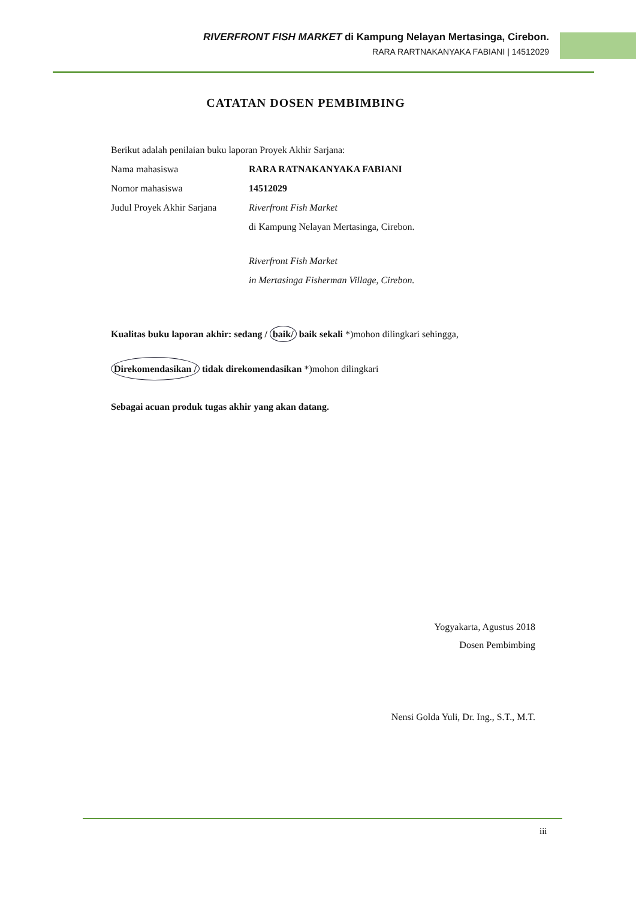RIVERFRONT FISH MARKET di Kampung Nelayan Mertasinga, Cirebon.
RARA RARTNAKANYAKA FABIANI | 14512029
CATATAN DOSEN PEMBIMBING
Berikut adalah penilaian buku laporan Proyek Akhir Sarjana:
Nama mahasiswa RARA RATNAKANYAKA FABIANI
Nomor mahasiswa 14512029
Judul Proyek Akhir Sarjana Riverfront Fish Market
di Kampung Nelayan Mertasinga, Cirebon.
Riverfront Fish Market
in Mertasinga Fisherman Village, Cirebon.
Kualitas buku laporan akhir: sedang / baik/ baik sekali *)mohon dilingkari sehingga,
Direkomendasikan / tidak direkomendasikan *)mohon dilingkari
Sebagai acuan produk tugas akhir yang akan datang.
Yogyakarta, Agustus 2018
Dosen Pembimbing
Nensi Golda Yuli, Dr. Ing., S.T., M.T.
iii